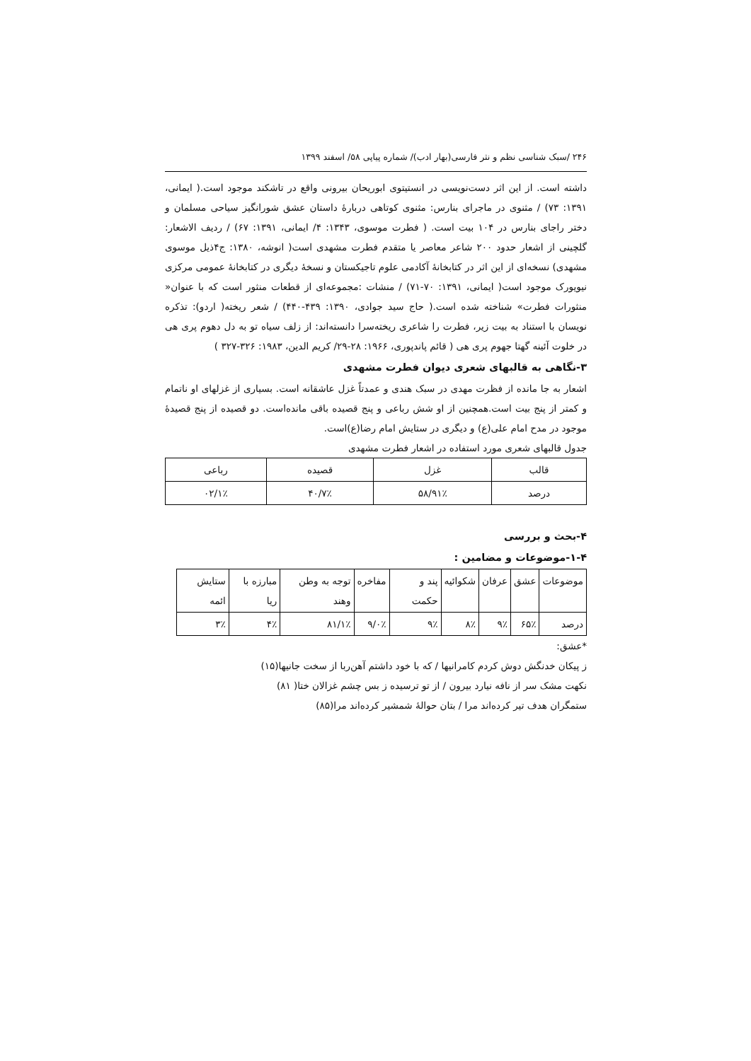۲۴۶ /سبک شناسی نظم و نثر فارسی(بهار ادب)/ شماره پیاپی ۵۸/ اسفند ۱۳۹۹
داشته است. از این اثر دست‌نویسی در انستیتوی ابوریحان بیرونی واقع در تاشکند موجود است.( ایمانی، ۱۳۹۱: ۷۳) / مثنوی در ماجرای بنارس: مثنوی کوتاهی دربارۀ داستان عشق شورانگیز سیاحی مسلمان و دختر راجای بنارس در ۱۰۴ بیت است. ( فطرت موسوی، ۱۳۴۳: ۴/ ایمانی، ۱۳۹۱: ۶۷) / ردیف الاشعار: گلچینی از اشعار حدود ۲۰۰ شاعر معاصر یا متقدم فطرت مشهدی است( انوشه، ۱۳۸۰: ج۴ذیل موسوی مشهدی) نسخه‌ای از این اثر در کتابخانۀ آکادمی علوم تاجیکستان و نسخۀ دیگری در کتابخانۀ عمومی مرکزی نیویورک موجود است( ایمانی، ۱۳۹۱: ۷۰-۷۱) / منشات :مجموعه‌ای از قطعات منثور است که با عنوان« منثورات فطرت» شناخته شده است.( حاج سید جوادی، ۱۳۹۰: ۴۳۹-۴۴۰) / شعر ریخته( اردو): تذکره نویسان با استناد به بیت زیر، فطرت را شاعری ریخته‌سرا دانسته‌اند: از زلف سیاه تو به دل دهوم پری هی در خلوت آئینه گهتا جهوم پری هی ( قائم پاندپوری، ۱۹۶۶: ۲۸-۲۹/ کریم الدین، ۱۹۸۳: ۳۲۶-۳۲۷ )
۳-نگاهی به قالبهای شعری دیوان فطرت مشهدی
اشعار به جا مانده از فظرت مهدی در سبک هندی و عمدتاً غزل عاشقانه است. بسیاری از غزلهای او ناتمام و کمتر از پنج بیت است.همچنین از او شش رباعی و پنج قصیده باقی مانده‌است. دو قصیده از پنج قصیدۀ موجود در مدح امام علی(ع) و دیگری در ستایش امام رضا(ع)است.
جدول قالبهای شعری مورد استفاده در اشعار فطرت مشهدی
| قالب | غزل | قصیده | رباعی |
| درصد | ۹۱٪/۵۸ | ۷٪/۴۰ | ۱٪/۰۲ |
۴-بحث و بررسی
۱-۴-موضوعات و مضامین :
| موضوعات | عشق | عرفان | شکوائیه | پند و حکمت | مفاخره | توجه به وطن وهند | مبارزه با ریا | ستایش ائمه |
| درصد | ۶۵٪ | ۹٪ | ۸٪ | ۹٪ | ۰٪/۹ | ۱٪/۸۱ | ۴٪ | ۳٪ |
*عشق:
ز پیکان خدنگش دوش کردم کامرانیها / که با خود داشتم آهن‌ربا از سخت جانیها(۱۵)
نکهت مشک سر از نافه نیارد بیرون / از تو ترسیده ز بس چشم غزالان ختا( ۸۱)
ستمگران هدف تیر کرده‌اند مرا / بتان حوالۀ شمشیر کرده‌اند مرا(۸۵)